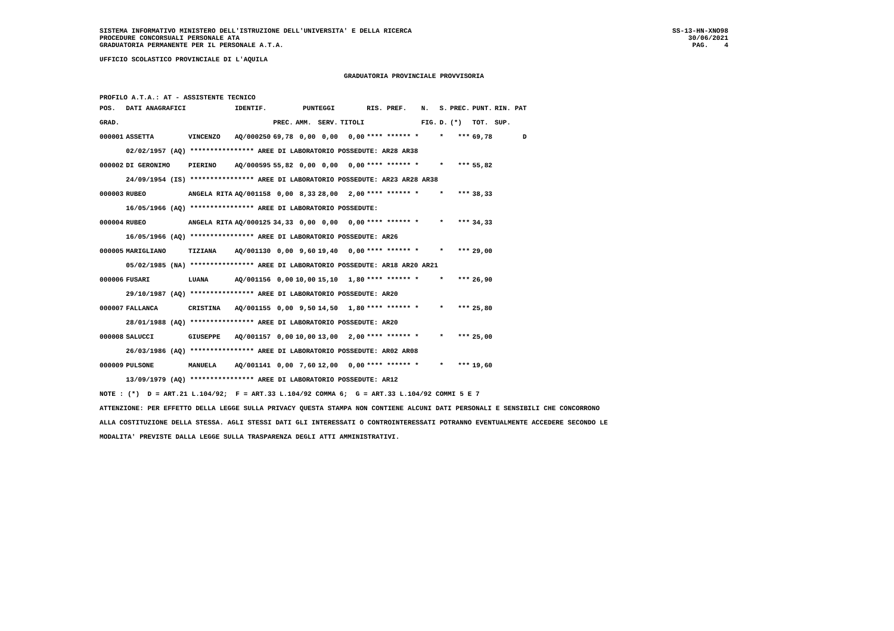SISTEMA INFORMATIVO MINISTERO DELL'ISTRUZIONE DELL'UNIVERSITA' E DELLA RICERCA
PROCEDURE CONCORSUALI PERSONALE ATA
GRADUATORIA PERMANENTE PER IL PERSONALE A.T.A.
SS-13-HN-XNO98
30/06/2021
PAG.    4
UFFICIO SCOLASTICO PROVINCIALE DI L'AQUILA
GRADUATORIA PROVINCIALE PROVVISORIA
PROFILO A.T.A.: AT - ASSISTENTE TECNICO
| POS. | DATI ANAGRAFICI | | IDENTIF. | PUNTEGGI | | | | RIS. PREF. | N. | S. | PREC. | PUNT. | RIN. PAT |
| --- | --- | --- | --- | --- | --- | --- | --- | --- | --- | --- | --- | --- | --- |
| GRAD. | | | | PREC. | AMM. | SERV. | TITOLI | | FIG. | D. | (*) | TOT. | SUP. |
| 000001 | ASSETTA | VINCENZO | AQ/000250 | 69,78 | 0,00 | 0,00 | 0,00 | **** ****** * | | * | *** | 69,78 | D |
| | 02/02/1957 (AQ) **************** AREE DI LABORATORIO POSSEDUTE: AR28 AR38 | | | | | | | | | | | | |
| 000002 | DI GERONIMO | PIERINO | AQ/000595 | 55,82 | 0,00 | 0,00 | 0,00 | **** ****** * | | * | *** | 55,82 | |
| | 24/09/1954 (IS) **************** AREE DI LABORATORIO POSSEDUTE: AR23 AR28 AR38 | | | | | | | | | | | | |
| 000003 | RUBEO | ANGELA RITA | AQ/001158 | 0,00 | 8,33 | 28,00 | 2,00 | **** ****** * | | * | *** | 38,33 | |
| | 16/05/1966 (AQ) **************** AREE DI LABORATORIO POSSEDUTE: | | | | | | | | | | | | |
| 000004 | RUBEO | ANGELA RITA | AQ/000125 | 34,33 | 0,00 | 0,00 | 0,00 | **** ****** * | | * | *** | 34,33 | |
| | 16/05/1966 (AQ) **************** AREE DI LABORATORIO POSSEDUTE: AR26 | | | | | | | | | | | | |
| 000005 | MARIGLIANO | TIZIANA | AQ/001130 | 0,00 | 9,60 | 19,40 | 0,00 | **** ****** * | | * | *** | 29,00 | |
| | 05/02/1985 (NA) **************** AREE DI LABORATORIO POSSEDUTE: AR18 AR20 AR21 | | | | | | | | | | | | |
| 000006 | FUSARI | LUANA | AQ/001156 | 0,00 | 10,00 | 15,10 | 1,80 | **** ****** * | | * | *** | 26,90 | |
| | 29/10/1987 (AQ) **************** AREE DI LABORATORIO POSSEDUTE: AR20 | | | | | | | | | | | | |
| 000007 | FALLANCA | CRISTINA | AQ/001155 | 0,00 | 9,50 | 14,50 | 1,80 | **** ****** * | | * | *** | 25,80 | |
| | 28/01/1988 (AQ) **************** AREE DI LABORATORIO POSSEDUTE: AR20 | | | | | | | | | | | | |
| 000008 | SALUCCI | GIUSEPPE | AQ/001157 | 0,00 | 10,00 | 13,00 | 2,00 | **** ****** * | | * | *** | 25,00 | |
| | 26/03/1986 (AQ) **************** AREE DI LABORATORIO POSSEDUTE: AR02 AR08 | | | | | | | | | | | | |
| 000009 | PULSONE | MANUELA | AQ/001141 | 0,00 | 7,60 | 12,00 | 0,00 | **** ****** * | | * | *** | 19,60 | |
| | 13/09/1979 (AQ) **************** AREE DI LABORATORIO POSSEDUTE: AR12 | | | | | | | | | | | | |
NOTE : (*)  D = ART.21 L.104/92;  F = ART.33 L.104/92 COMMA 6;  G = ART.33 L.104/92 COMMI 5 E 7
ATTENZIONE: PER EFFETTO DELLA LEGGE SULLA PRIVACY QUESTA STAMPA NON CONTIENE ALCUNI DATI PERSONALI E SENSIBILI CHE CONCORRONO
ALLA COSTITUZIONE DELLA STESSA. AGLI STESSI DATI GLI INTERESSATI O CONTROINTERESSATI POTRANNO EVENTUALMENTE ACCEDERE SECONDO LE
MODALITA' PREVISTE DALLA LEGGE SULLA TRASPARENZA DEGLI ATTI AMMINISTRATIVI.